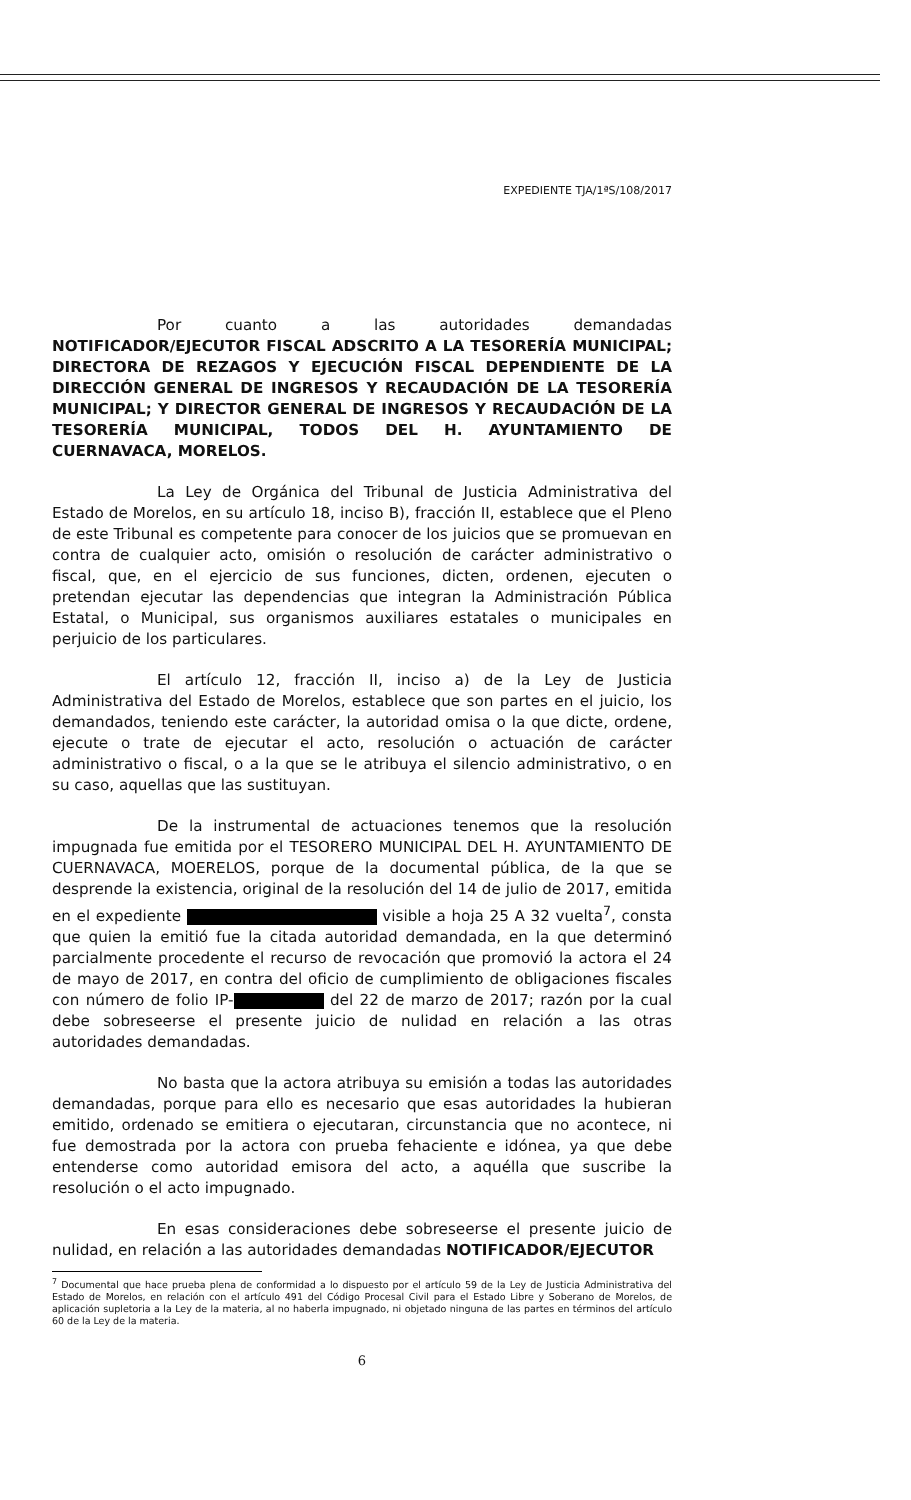EXPEDIENTE TJA/1ªS/108/2017
Por cuanto a las autoridades demandadas NOTIFICADOR/EJECUTOR FISCAL ADSCRITO A LA TESORERÍA MUNICIPAL; DIRECTORA DE REZAGOS Y EJECUCIÓN FISCAL DEPENDIENTE DE LA DIRECCIÓN GENERAL DE INGRESOS Y RECAUDACIÓN DE LA TESORERÍA MUNICIPAL; Y DIRECTOR GENERAL DE INGRESOS Y RECAUDACIÓN DE LA TESORERÍA MUNICIPAL, TODOS DEL H. AYUNTAMIENTO DE CUERNAVACA, MORELOS.
La Ley de Orgánica del Tribunal de Justicia Administrativa del Estado de Morelos, en su artículo 18, inciso B), fracción II, establece que el Pleno de este Tribunal es competente para conocer de los juicios que se promuevan en contra de cualquier acto, omisión o resolución de carácter administrativo o fiscal, que, en el ejercicio de sus funciones, dicten, ordenen, ejecuten o pretendan ejecutar las dependencias que integran la Administración Pública Estatal, o Municipal, sus organismos auxiliares estatales o municipales en perjuicio de los particulares.
El artículo 12, fracción II, inciso a) de la Ley de Justicia Administrativa del Estado de Morelos, establece que son partes en el juicio, los demandados, teniendo este carácter, la autoridad omisa o la que dicte, ordene, ejecute o trate de ejecutar el acto, resolución o actuación de carácter administrativo o fiscal, o a la que se le atribuya el silencio administrativo, o en su caso, aquellas que las sustituyan.
De la instrumental de actuaciones tenemos que la resolución impugnada fue emitida por el TESORERO MUNICIPAL DEL H. AYUNTAMIENTO DE CUERNAVACA, MOERELOS, porque de la documental pública, de la que se desprende la existencia, original de la resolución del 14 de julio de 2017, emitida en el expediente visible a hoja 25 A 32 vuelta<sup>7</sup>, consta que quien la emitió fue la citada autoridad demandada, en la que determinó parcialmente procedente el recurso de revocación que promovió la actora el 24 de mayo de 2017, en contra del oficio de cumplimiento de obligaciones fiscales con número de folio IP- del 22 de marzo de 2017; razón por la cual debe sobreseerse el presente juicio de nulidad en relación a las otras autoridades demandadas.
No basta que la actora atribuya su emisión a todas las autoridades demandadas, porque para ello es necesario que esas autoridades la hubieran emitido, ordenado se emitiera o ejecutaran, circunstancia que no acontece, ni fue demostrada por la actora con prueba fehaciente e idónea, ya que debe entenderse como autoridad emisora del acto, a aquélla que suscribe la resolución o el acto impugnado.
En esas consideraciones debe sobreseerse el presente juicio de nulidad, en relación a las autoridades demandadas NOTIFICADOR/EJECUTOR
<sup>7</sup> Documental que hace prueba plena de conformidad a lo dispuesto por el artículo 59 de la Ley de Justicia Administrativa del Estado de Morelos, en relación con el artículo 491 del Código Procesal Civil para el Estado Libre y Soberano de Morelos, de aplicación supletoria a la Ley de la materia, al no haberla impugnado, ni objetado ninguna de las partes en términos del artículo 60 de la Ley de la materia.
6